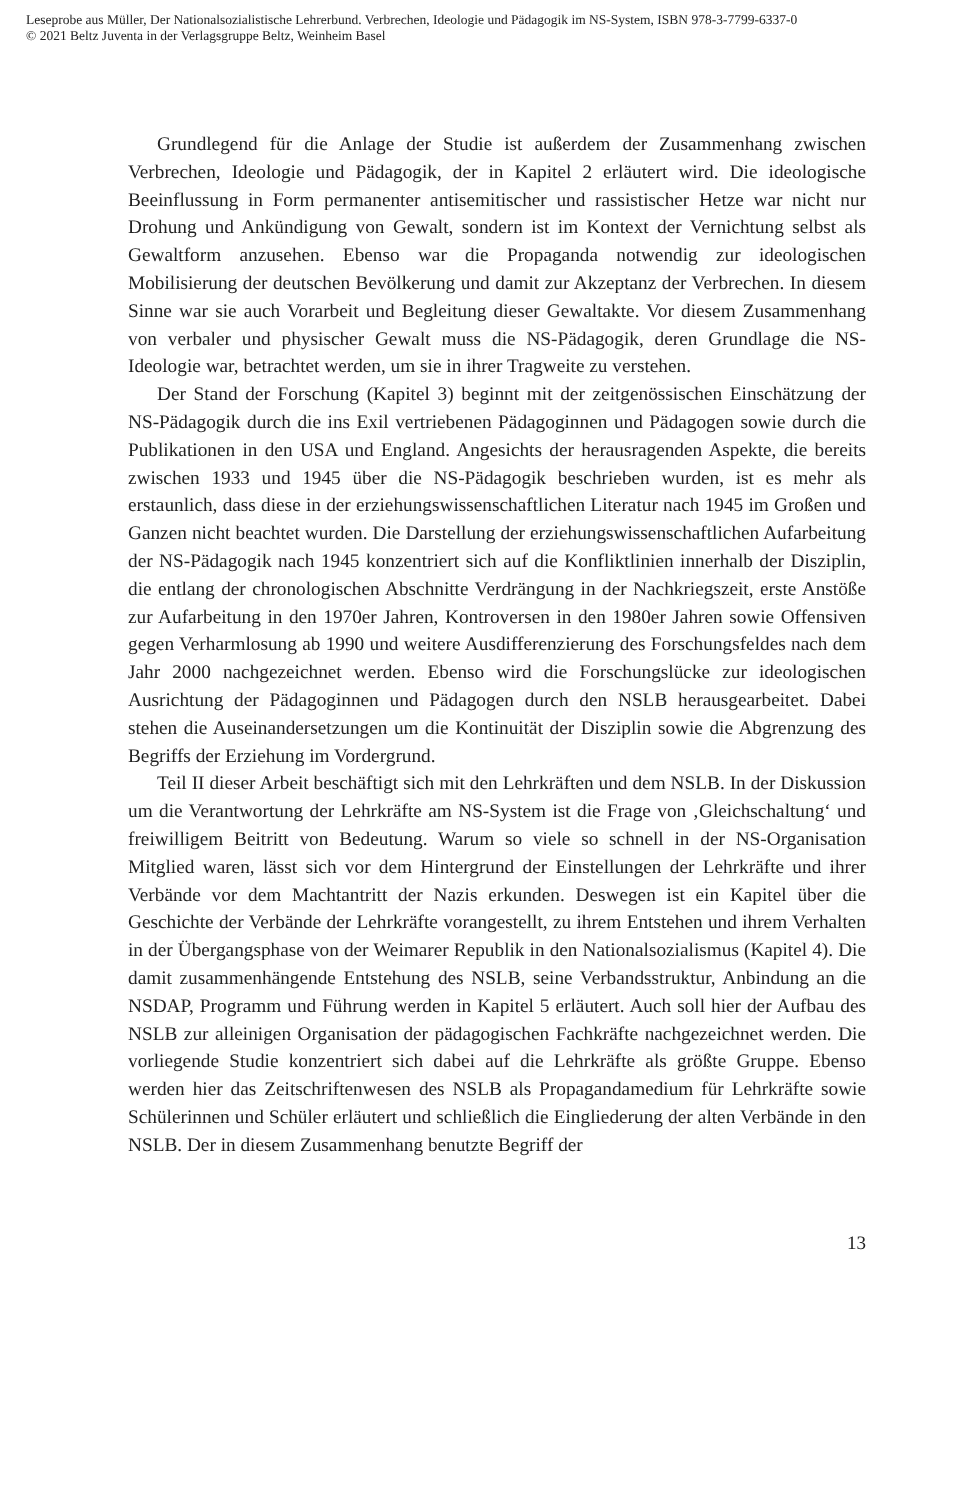Leseprobe aus Müller, Der Nationalsozialistische Lehrerbund. Verbrechen, Ideologie und Pädagogik im NS-System, ISBN 978-3-7799-6337-0
© 2021 Beltz Juventa in der Verlagsgruppe Beltz, Weinheim Basel
Grundlegend für die Anlage der Studie ist außerdem der Zusammenhang zwischen Verbrechen, Ideologie und Pädagogik, der in Kapitel 2 erläutert wird. Die ideologische Beeinflussung in Form permanenter antisemitischer und rassistischer Hetze war nicht nur Drohung und Ankündigung von Gewalt, sondern ist im Kontext der Vernichtung selbst als Gewaltform anzusehen. Ebenso war die Propaganda notwendig zur ideologischen Mobilisierung der deutschen Bevölkerung und damit zur Akzeptanz der Verbrechen. In diesem Sinne war sie auch Vorarbeit und Begleitung dieser Gewaltakte. Vor diesem Zusammenhang von verbaler und physischer Gewalt muss die NS-Pädagogik, deren Grundlage die NS-Ideologie war, betrachtet werden, um sie in ihrer Tragweite zu verstehen.
Der Stand der Forschung (Kapitel 3) beginnt mit der zeitgenössischen Einschätzung der NS-Pädagogik durch die ins Exil vertriebenen Pädagoginnen und Pädagogen sowie durch die Publikationen in den USA und England. Angesichts der herausragenden Aspekte, die bereits zwischen 1933 und 1945 über die NS-Pädagogik beschrieben wurden, ist es mehr als erstaunlich, dass diese in der erziehungswissenschaftlichen Literatur nach 1945 im Großen und Ganzen nicht beachtet wurden. Die Darstellung der erziehungswissenschaftlichen Aufarbeitung der NS-Pädagogik nach 1945 konzentriert sich auf die Konfliktlinien innerhalb der Disziplin, die entlang der chronologischen Abschnitte Verdrängung in der Nachkriegszeit, erste Anstöße zur Aufarbeitung in den 1970er Jahren, Kontroversen in den 1980er Jahren sowie Offensiven gegen Verharmlosung ab 1990 und weitere Ausdifferenzierung des Forschungsfeldes nach dem Jahr 2000 nachgezeichnet werden. Ebenso wird die Forschungslücke zur ideologischen Ausrichtung der Pädagoginnen und Pädagogen durch den NSLB herausgearbeitet. Dabei stehen die Auseinandersetzungen um die Kontinuität der Disziplin sowie die Abgrenzung des Begriffs der Erziehung im Vordergrund.
Teil II dieser Arbeit beschäftigt sich mit den Lehrkräften und dem NSLB. In der Diskussion um die Verantwortung der Lehrkräfte am NS-System ist die Frage von ‚Gleichschaltung‘ und freiwilligem Beitritt von Bedeutung. Warum so viele so schnell in der NS-Organisation Mitglied waren, lässt sich vor dem Hintergrund der Einstellungen der Lehrkräfte und ihrer Verbände vor dem Machtantritt der Nazis erkunden. Deswegen ist ein Kapitel über die Geschichte der Verbände der Lehrkräfte vorangestellt, zu ihrem Entstehen und ihrem Verhalten in der Übergangsphase von der Weimarer Republik in den Nationalsozialismus (Kapitel 4). Die damit zusammenhängende Entstehung des NSLB, seine Verbandsstruktur, Anbindung an die NSDAP, Programm und Führung werden in Kapitel 5 erläutert. Auch soll hier der Aufbau des NSLB zur alleinigen Organisation der pädagogischen Fachkräfte nachgezeichnet werden. Die vorliegende Studie konzentriert sich dabei auf die Lehrkräfte als größte Gruppe. Ebenso werden hier das Zeitschriftenwesen des NSLB als Propagandamedium für Lehrkräfte sowie Schülerinnen und Schüler erläutert und schließlich die Eingliederung der alten Verbände in den NSLB. Der in diesem Zusammenhang benutzte Begriff der
13